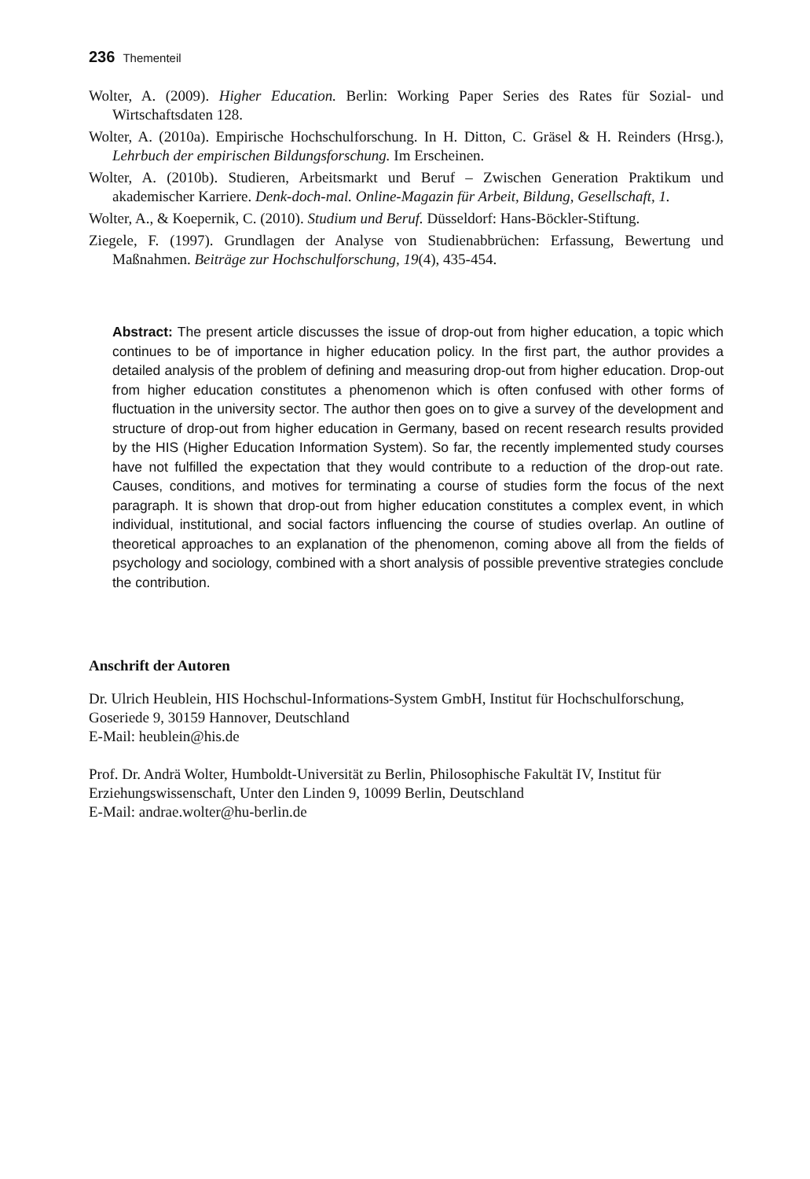236 Thementeil
Wolter, A. (2009). Higher Education. Berlin: Working Paper Series des Rates für Sozial- und Wirtschaftsdaten 128.
Wolter, A. (2010a). Empirische Hochschulforschung. In H. Ditton, C. Gräsel & H. Reinders (Hrsg.), Lehrbuch der empirischen Bildungsforschung. Im Erscheinen.
Wolter, A. (2010b). Studieren, Arbeitsmarkt und Beruf – Zwischen Generation Praktikum und akademischer Karriere. Denk-doch-mal. Online-Magazin für Arbeit, Bildung, Gesellschaft, 1.
Wolter, A., & Koepernik, C. (2010). Studium und Beruf. Düsseldorf: Hans-Böckler-Stiftung.
Ziegele, F. (1997). Grundlagen der Analyse von Studienabbrüchen: Erfassung, Bewertung und Maßnahmen. Beiträge zur Hochschulforschung, 19(4), 435-454.
Abstract: The present article discusses the issue of drop-out from higher education, a topic which continues to be of importance in higher education policy. In the first part, the author provides a detailed analysis of the problem of defining and measuring drop-out from higher education. Drop-out from higher education constitutes a phenomenon which is often confused with other forms of fluctuation in the university sector. The author then goes on to give a survey of the development and structure of drop-out from higher education in Germany, based on recent research results provided by the HIS (Higher Education Information System). So far, the recently implemented study courses have not fulfilled the expectation that they would contribute to a reduction of the drop-out rate. Causes, conditions, and motives for terminating a course of studies form the focus of the next paragraph. It is shown that drop-out from higher education constitutes a complex event, in which individual, institutional, and social factors influencing the course of studies overlap. An outline of theoretical approaches to an explanation of the phenomenon, coming above all from the fields of psychology and sociology, combined with a short analysis of possible preventive strategies conclude the contribution.
Anschrift der Autoren
Dr. Ulrich Heublein, HIS Hochschul-Informations-System GmbH, Institut für Hochschulforschung, Goseriede 9, 30159 Hannover, Deutschland
E-Mail: heublein@his.de
Prof. Dr. Andrä Wolter, Humboldt-Universität zu Berlin, Philosophische Fakultät IV, Institut für Erziehungswissenschaft, Unter den Linden 9, 10099 Berlin, Deutschland
E-Mail: andrae.wolter@hu-berlin.de